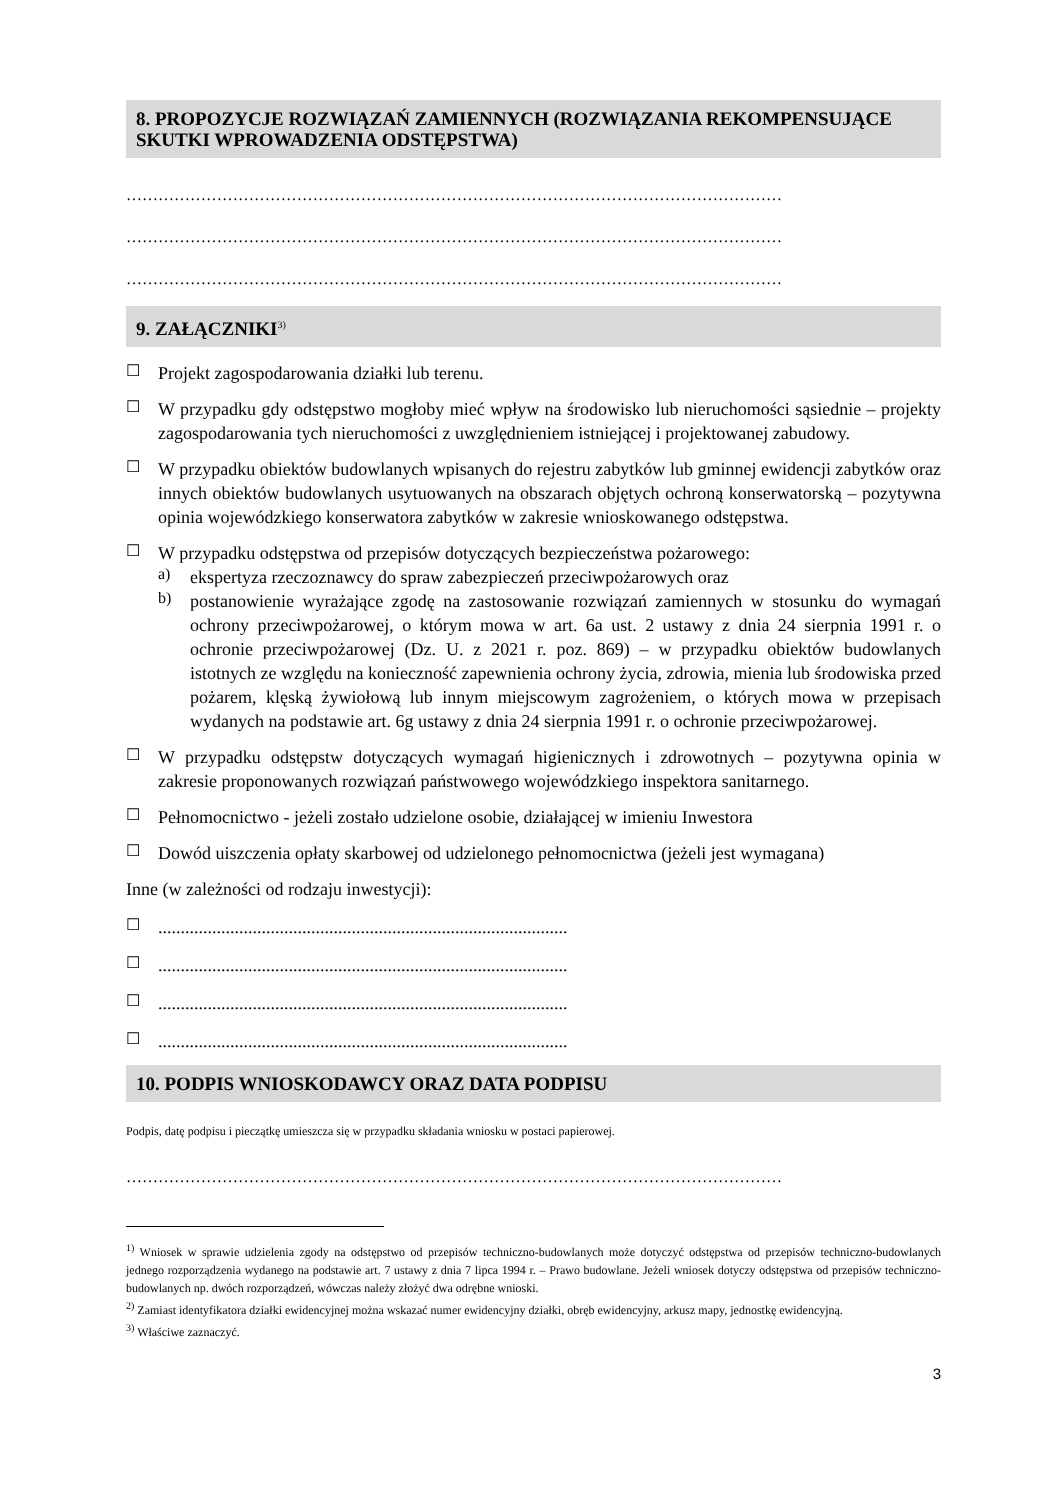8. PROPOZYCJE ROZWIĄZAŃ ZAMIENNYCH (ROZWIĄZANIA REKOMPENSUJĄCE SKUTKI WPROWADZENIA ODSTĘPSTWA)
……………………………………………………………………………………………………………
……………………………………………………………………………………………………………
……………………………………………………………………………………………………………
9. ZAŁĄCZNIKI<sup>3)</sup>
☐
Projekt zagospodarowania działki lub terenu.
☐
W przypadku gdy odstępstwo mogłoby mieć wpływ na środowisko lub nieruchomości sąsiednie – projekty zagospodarowania tych nieruchomości z uwzględnieniem istniejącej i projektowanej zabudowy.
☐
W przypadku obiektów budowlanych wpisanych do rejestru zabytków lub gminnej ewidencji zabytków oraz innych obiektów budowlanych usytuowanych na obszarach objętych ochroną konserwatorską – pozytywna opinia wojewódzkiego konserwatora zabytków w zakresie wnioskowanego odstępstwa.
☐
W przypadku odstępstwa od przepisów dotyczących bezpieczeństwa pożarowego:
a)
ekspertyza rzeczoznawcy do spraw zabezpieczeń przeciwpożarowych oraz
b)
postanowienie wyrażające zgodę na zastosowanie rozwiązań zamiennych w stosunku do wymagań ochrony przeciwpożarowej, o którym mowa w art. 6a ust. 2 ustawy z dnia 24 sierpnia 1991 r. o ochronie przeciwpożarowej (Dz. U. z 2021 r. poz. 869) – w przypadku obiektów budowlanych istotnych ze względu na konieczność zapewnienia ochrony życia, zdrowia, mienia lub środowiska przed pożarem, klęską żywiołową lub innym miejscowym zagrożeniem, o których mowa w przepisach wydanych na podstawie art. 6g ustawy z dnia 24 sierpnia 1991 r. o ochronie przeciwpożarowej.
☐
W przypadku odstępstw dotyczących wymagań higienicznych i zdrowotnych – pozytywna opinia w zakresie proponowanych rozwiązań państwowego wojewódzkiego inspektora sanitarnego.
☐
Pełnomocnictwo - jeżeli zostało udzielone osobie, działającej w imieniu Inwestora
☐
Dowód uiszczenia opłaty skarbowej od udzielonego pełnomocnictwa (jeżeli jest wymagana)
Inne (w zależności od rodzaju inwestycji):
☐
...........................................................................................
☐
...........................................................................................
☐
...........................................................................................
☐
...........................................................................................
10. PODPIS WNIOSKODAWCY ORAZ DATA PODPISU
Podpis, datę podpisu i pieczątkę umieszcza się w przypadku składania wniosku w postaci papierowej.
……………………………………………………………………………………………………………
<sup>1)</sup> Wniosek w sprawie udzielenia zgody na odstępstwo od przepisów techniczno-budowlanych może dotyczyć odstępstwa od przepisów techniczno-budowlanych jednego rozporządzenia wydanego na podstawie art. 7 ustawy z dnia 7 lipca 1994 r. – Prawo budowlane. Jeżeli wniosek dotyczy odstępstwa od przepisów techniczno-budowlanych np. dwóch rozporządzeń, wówczas należy złożyć dwa odrębne wnioski.
<sup>2)</sup> Zamiast identyfikatora działki ewidencyjnej można wskazać numer ewidencyjny działki, obręb ewidencyjny, arkusz mapy, jednostkę ewidencyjną.
<sup>3)</sup> Właściwe zaznaczyć.
3